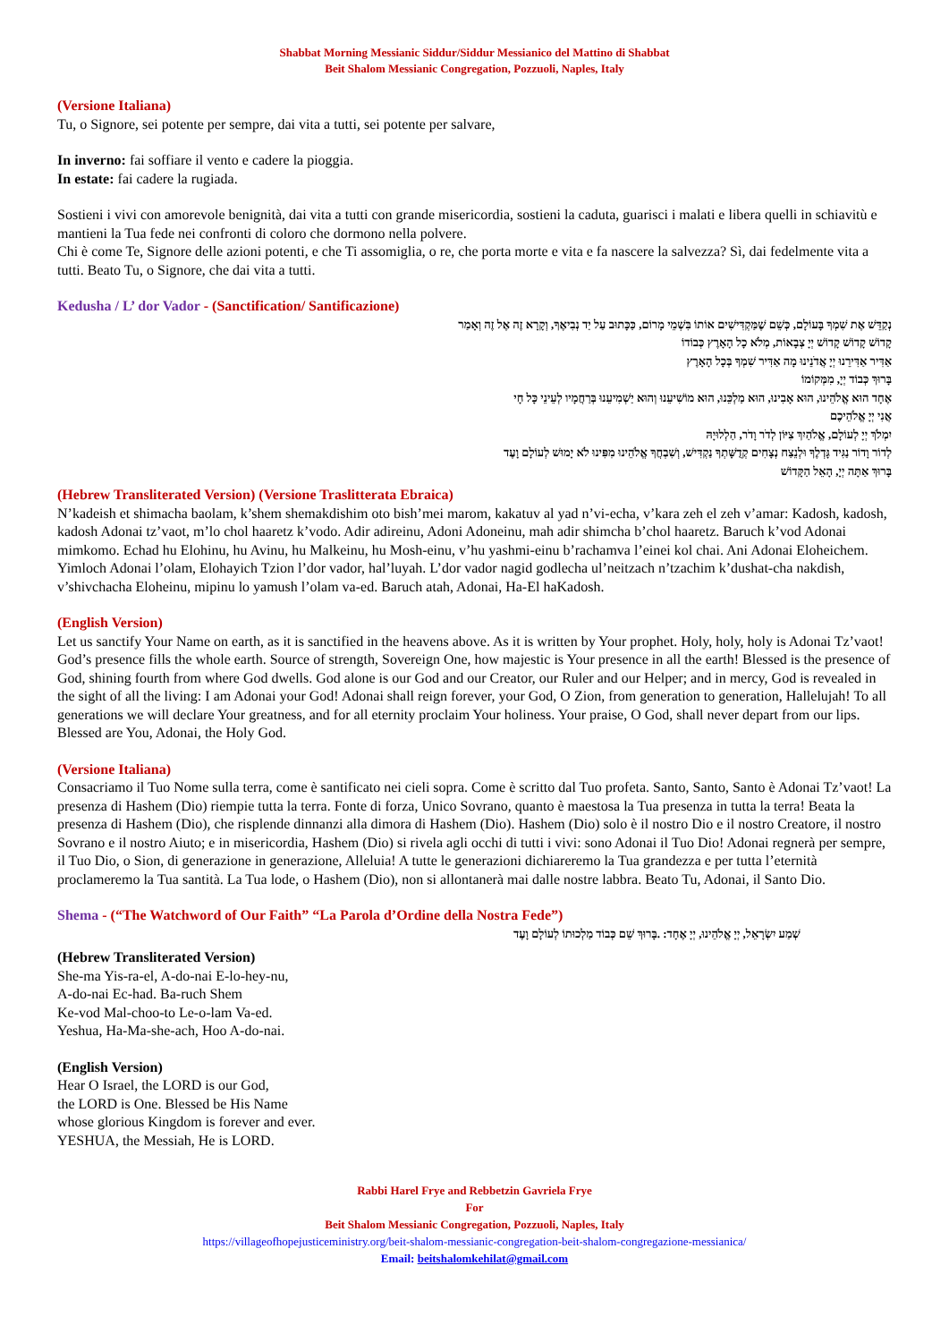Shabbat Morning Messianic Siddur/Siddur Messianico del Mattino di Shabbat
Beit Shalom Messianic Congregation, Pozzuoli, Naples, Italy
(Versione Italiana)
Tu, o Signore, sei potente per sempre, dai vita a tutti, sei potente per salvare,
In inverno: fai soffiare il vento e cadere la pioggia.
In estate: fai cadere la rugiada.
Sostieni i vivi con amorevole benignità, dai vita a tutti con grande misericordia, sostieni la caduta, guarisci i malati e libera quelli in schiavitù e mantieni la Tua fede nei confronti di coloro che dormono nella polvere.
Chi è come Te, Signore delle azioni potenti, e che Ti assomiglia, o re, che porta morte e vita e fa nascere la salvezza? Sì, dai fedelmente vita a tutti. Beato Tu, o Signore, che dai vita a tutti.
Kedusha / L’ dor Vador - (Sanctification/ Santificazione)
נְקַדֵּשׁ אֶת שִׁמְךָ בָּעוֹלָם, כְּשֵׁם שֶׁמַּקְדִּישִׁים אוֹתוֹ בִּשְׁמֵי מָרוֹם, כַּכָּתוּב עַל יַד נְבִיאֶךָ, וְקָרָא זֶה אֶל זֶה וְאָמַר
קָדוֹשׁ קָדוֹשׁ קָדוֹשׁ יְיָ צְבָאוֹת, מְלֹא כָל הָאָרֶץ כְּבוֹדוֹ
אַדִּיר אַדִּירֵנוּ יְיָ אֲדֹנֵינוּ מָה אַדִּיר שִׁמְךָ בְּכָל הָאָרֶץ
בָּרוּךְ כְּבוֹד יְיָ, מִמְּקוֹמוֹ
אֶחָד הוּא אֱלֹהֵינוּ, הוּא אָבִינוּ, הוּא מַלְכֵּנוּ, הוּא מוֹשִׁיעֵנוּ וְהוּא יַשְׁמִיעֵנוּ בְּרַחֲמָיו לְעֵינֵי כָּל חָי
אֲנִי יְיָ אֱלֹהֵיכֶם
יִמְלֹךְ יְיָ לְעוֹלָם, אֱלֹהַיִךְ צִיּוֹן לְדֹר וָדֹר, הַלְלוּיָהּ
לְדוֹר וָדוֹר נַגִּיד גָּדְלֶךָ וּלְנֵצַח נְצָחִים קְדֻשָּׁתְךָ נַקְדִּישׁ, וְשִׁבְחֲךָ אֱלֹהֵינוּ מִפִּינוּ לֹא יָמוּשׁ לְעוֹלָם וָעֶד
בָּרוּךְ אַתָּה יְיָ, הָאֵל הַקָּדוֹשׁ
(Hebrew Transliterated Version) (Versione Traslitterata Ebraica)
N’kadeish et shimacha baolam, k’shem shemakdishim oto bish’mei marom, kakatuv al yad n’vi-echa, v’kara zeh el zeh v’amar: Kadosh, kadosh, kadosh Adonai tz’vaot, m’lo chol haaretz k’vodo. Adir adireinu, Adoni Adoneinu, mah adir shimcha b’chol haaretz. Baruch k’vod Adonai mimkomo. Echad hu Elohinu, hu Avinu, hu Malkeinu, hu Mosh-einu, v’hu yashmi-einu b’rachamva l’einei kol chai. Ani Adonai Eloheichem. Yimloch Adonai l’olam, Elohayich Tzion l’dor vador, hal’luyah. L’dor vador nagid godlecha ul’neitzach n’tzachim k’dushat-cha nakdish, v’shivchacha Eloheinu, mipinu lo yamush l’olam va-ed. Baruch atah, Adonai, Ha-El haKadosh.
(English Version)
Let us sanctify Your Name on earth, as it is sanctified in the heavens above. As it is written by Your prophet. Holy, holy, holy is Adonai Tz’vaot! God’s presence fills the whole earth. Source of strength, Sovereign One, how majestic is Your presence in all the earth! Blessed is the presence of God, shining fourth from where God dwells. God alone is our God and our Creator, our Ruler and our Helper; and in mercy, God is revealed in the sight of all the living: I am Adonai your God! Adonai shall reign forever, your God, O Zion, from generation to generation, Hallelujah! To all generations we will declare Your greatness, and for all eternity proclaim Your holiness. Your praise, O God, shall never depart from our lips. Blessed are You, Adonai, the Holy God.
(Versione Italiana)
Consacriamo il Tuo Nome sulla terra, come è santificato nei cieli sopra. Come è scritto dal Tuo profeta. Santo, Santo, Santo è Adonai Tz’vaot! La presenza di Hashem (Dio) riempie tutta la terra. Fonte di forza, Unico Sovrano, quanto è maestosa la Tua presenza in tutta la terra! Beata la presenza di Hashem (Dio), che risplende dinnanzi alla dimora di Hashem (Dio). Hashem (Dio) solo è il nostro Dio e il nostro Creatore, il nostro Sovrano e il nostro Aiuto; e in misericordia, Hashem (Dio) si rivela agli occhi di tutti i vivi: sono Adonai il Tuo Dio! Adonai regnerà per sempre, il Tuo Dio, o Sion, di generazione in generazione, Alleluia! A tutte le generazioni dichiareremo la Tua grandezza e per tutta l’eternità proclameremo la Tua santità. La Tua lode, o Hashem (Dio), non si allontanerà mai dalle nostre labbra. Beato Tu, Adonai, il Santo Dio.
Shema - (“The Watchword of Our Faith” “La Parola d’Ordine della Nostra Fede”)
שְׁמַע יִשְׂרָאֵל, יְיָ אֱלֹהֵינוּ, יְיָ אֶחָד: .בָּרוּךְ שֵׁם כְּבוֹד מַלְכוּתוֹ לְעוֹלָם וָעֶד
(Hebrew Transliterated Version)
She-ma Yis-ra-el, A-do-nai E-lo-hey-nu,
A-do-nai Ec-had. Ba-ruch Shem
Ke-vod Mal-choo-to Le-o-lam Va-ed.
Yeshua, Ha-Ma-she-ach, Hoo A-do-nai.
(English Version)
Hear O Israel, the LORD is our God,
the LORD is One. Blessed be His Name
whose glorious Kingdom is forever and ever.
YESHUA, the Messiah, He is LORD.
Rabbi Harel Frye and Rebbetzin Gavriela Frye
For
Beit Shalom Messianic Congregation, Pozzuoli, Naples, Italy
https://villageofhopejusticeministry.org/beit-shalom-messianic-congregation-beit-shalom-congregazione-messianica/
Email: beitshalomkehilat@gmail.com